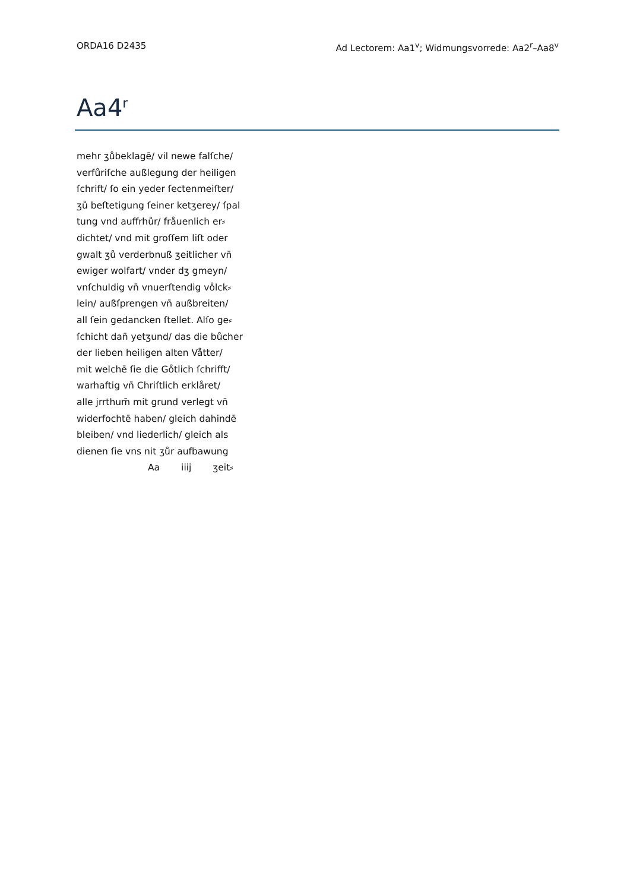ORDA16 D2435 Ad Lectorem: Aa1<sup>v</sup>; Widmungsvorrede: Aa2<sup>r</sup>–Aa8<sup>v</sup>
Aa4<sup>r</sup>
mehr ʒůbeklagē/ vil newe falſche/
verfůriſche außlegung der heiligen
ſchrift/ ſo ein yeder ſectenmeiſter/
ʒů beſtetigung ſeiner ketʒerey/ ſpal
tung vnd auffrhůr/ fråuenlich er⸗
dichtet/ vnd mit groſſem liſt oder
gwalt ʒů verderbnuß ʒeitlicher vn̄
ewiger wolfart/ vnder dʒ gmeyn/
vnſchuldig vn̄ vnuerſtendig vo̊lck⸗
lein/ außſprengen vn̄ außbreiten/
all ſein gedancken ſtellet. Alſo ge⸗
ſchicht dan̄ yetʒund/ das die bůcher
der lieben heiligen alten Våtter/
mit welchē ſie die Go̊tlich ſchrifft/
warhaftig vn̄ Chriſtlich erklåret/
alle jrrthum̄ mit grund verlegt vn̄
widerfochtē haben/ gleich dahindē
bleiben/ vnd liederlich/ gleich als
dienen ſie vns nit ʒůr aufbawung
Aa iiij ʒeit⸗